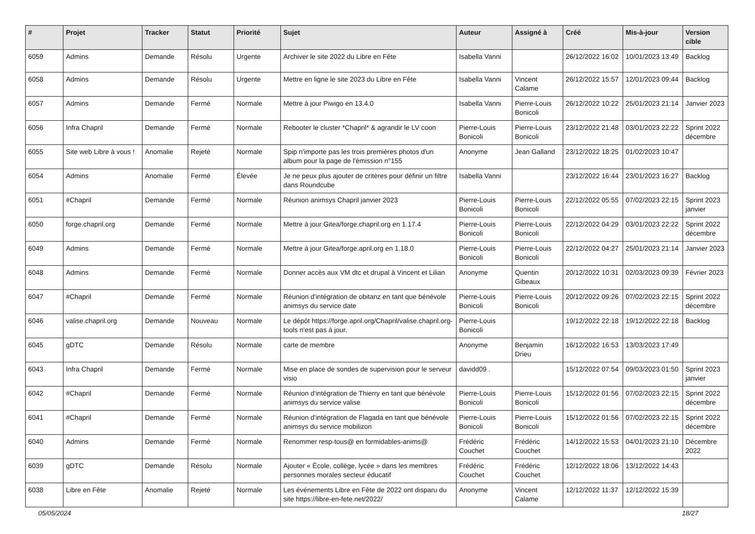| # | Projet | Tracker | Statut | Priorité | Sujet | Auteur | Assigné à | Créé | Mis-à-jour | Version cible |
| --- | --- | --- | --- | --- | --- | --- | --- | --- | --- | --- |
| 6059 | Admins | Demande | Résolu | Urgente | Archiver le site 2022 du Libre en Fête | Isabella Vanni | | 26/12/2022 16:02 | 10/01/2023 13:49 | Backlog |
| 6058 | Admins | Demande | Résolu | Urgente | Mettre en ligne le site 2023 du Libre en Fête | Isabella Vanni | Vincent Calame | 26/12/2022 15:57 | 12/01/2023 09:44 | Backlog |
| 6057 | Admins | Demande | Fermé | Normale | Mettre à jour Piwigo en 13.4.0 | Isabella Vanni | Pierre-Louis Bonicoli | 26/12/2022 10:22 | 25/01/2023 21:14 | Janvier 2023 |
| 6056 | Infra Chapril | Demande | Fermé | Normale | Rebooter le cluster *Chapril* & agrandir le LV coon | Pierre-Louis Bonicoli | Pierre-Louis Bonicoli | 23/12/2022 21:48 | 03/01/2023 22:22 | Sprint 2022 décembre |
| 6055 | Site web Libre à vous ! | Anomalie | Rejeté | Normale | Spip n'importe pas les trois premières photos d'un album pour la page de l'émission n°155 | Anonyme | Jean Galland | 23/12/2022 18:25 | 01/02/2023 10:47 | |
| 6054 | Admins | Anomalie | Fermé | Élevée | Je ne peux plus ajouter de critères pour définir un filtre dans Roundcube | Isabella Vanni | | 23/12/2022 16:44 | 23/01/2023 16:27 | Backlog |
| 6051 | #Chapril | Demande | Fermé | Normale | Réunion animsys Chapril janvier 2023 | Pierre-Louis Bonicoli | Pierre-Louis Bonicoli | 22/12/2022 05:55 | 07/02/2023 22:15 | Sprint 2023 janvier |
| 6050 | forge.chapril.org | Demande | Fermé | Normale | Mettre à jour Gitea/forge.chapril.org en 1.17.4 | Pierre-Louis Bonicoli | Pierre-Louis Bonicoli | 22/12/2022 04:29 | 03/01/2023 22:22 | Sprint 2022 décembre |
| 6049 | Admins | Demande | Fermé | Normale | Mettre à jour Gitea/forge.april.org en 1.18.0 | Pierre-Louis Bonicoli | Pierre-Louis Bonicoli | 22/12/2022 04:27 | 25/01/2023 21:14 | Janvier 2023 |
| 6048 | Admins | Demande | Fermé | Normale | Donner accès aux VM dtc et drupal à Vincent et Lilian | Anonyme | Quentin Gibeaux | 20/12/2022 10:31 | 02/03/2023 09:39 | Février 2023 |
| 6047 | #Chapril | Demande | Fermé | Normale | Réunion d'intégration de obitanz en tant que bénévole animsys du service date | Pierre-Louis Bonicoli | Pierre-Louis Bonicoli | 20/12/2022 09:26 | 07/02/2023 22:15 | Sprint 2022 décembre |
| 6046 | valise.chapril.org | Demande | Nouveau | Normale | Le dépôt https://forge.april.org/Chapril/valise.chapril.org-tools n'est pas à jour. | Pierre-Louis Bonicoli | | 19/12/2022 22:18 | 19/12/2022 22:18 | Backlog |
| 6045 | gDTC | Demande | Résolu | Normale | carte de membre | Anonyme | Benjamin Drieu | 16/12/2022 16:53 | 13/03/2023 17:49 | |
| 6043 | Infra Chapril | Demande | Fermé | Normale | Mise en place de sondes de supervision pour le serveur visio | davidd09 . | | 15/12/2022 07:54 | 09/03/2023 01:50 | Sprint 2023 janvier |
| 6042 | #Chapril | Demande | Fermé | Normale | Réunion d'intégration de Thierry en tant que bénévole animsys du service valise | Pierre-Louis Bonicoli | Pierre-Louis Bonicoli | 15/12/2022 01:56 | 07/02/2023 22:15 | Sprint 2022 décembre |
| 6041 | #Chapril | Demande | Fermé | Normale | Réunion d'intégration de Flagada en tant que bénévole animsys du service mobilizon | Pierre-Louis Bonicoli | Pierre-Louis Bonicoli | 15/12/2022 01:56 | 07/02/2023 22:15 | Sprint 2022 décembre |
| 6040 | Admins | Demande | Fermé | Normale | Renommer resp-tous@ en formidables-anims@ | Frédéric Couchet | Frédéric Couchet | 14/12/2022 15:53 | 04/01/2023 21:10 | Décembre 2022 |
| 6039 | gDTC | Demande | Résolu | Normale | Ajouter « École, collège, lycée » dans les membres personnes morales secteur éducatif | Frédéric Couchet | Frédéric Couchet | 12/12/2022 18:06 | 13/12/2022 14:43 | |
| 6038 | Libre en Fête | Anomalie | Rejeté | Normale | Les événements Libre en Fête de 2022 ont disparu du site https://libre-en-fete.net/2022/ | Anonyme | Vincent Calame | 12/12/2022 11:37 | 12/12/2022 15:39 | |
05/05/2024 18/27